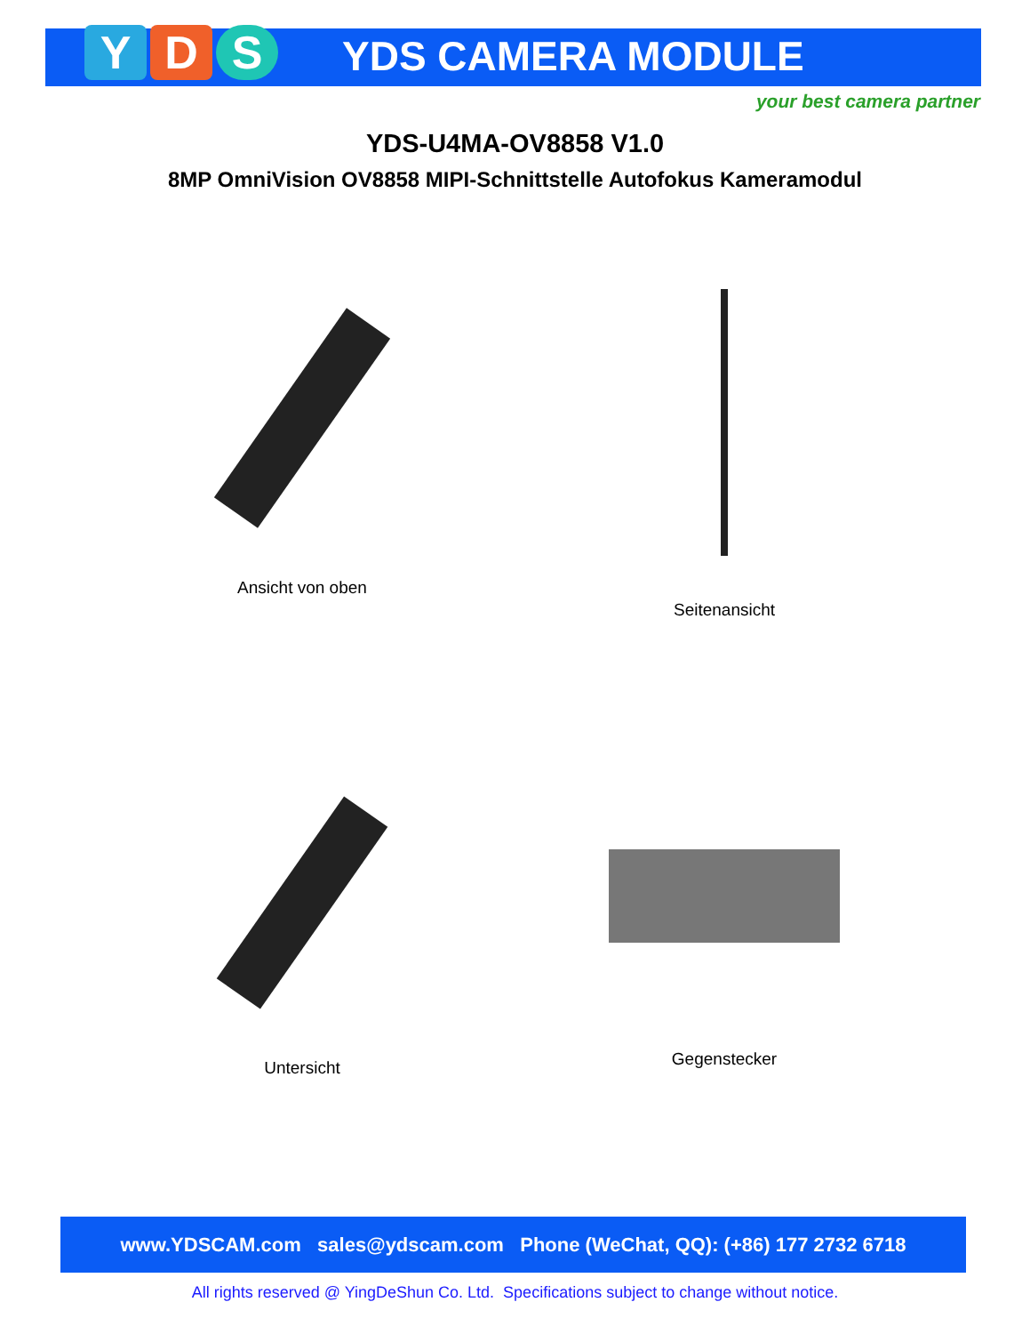Y D S YDS CAMERA MODULE
your best camera partner
YDS-U4MA-OV8858 V1.0
8MP OmniVision OV8858 MIPI-Schnittstelle Autofokus Kameramodul
Ansicht von oben
Seitenansicht
Untersicht
Gegenstecker
www.YDSCAM.com sales@ydscam.com Phone (WeChat, QQ): (+86) 177 2732 6718
All rights reserved @ YingDeShun Co. Ltd. Specifications subject to change without notice.